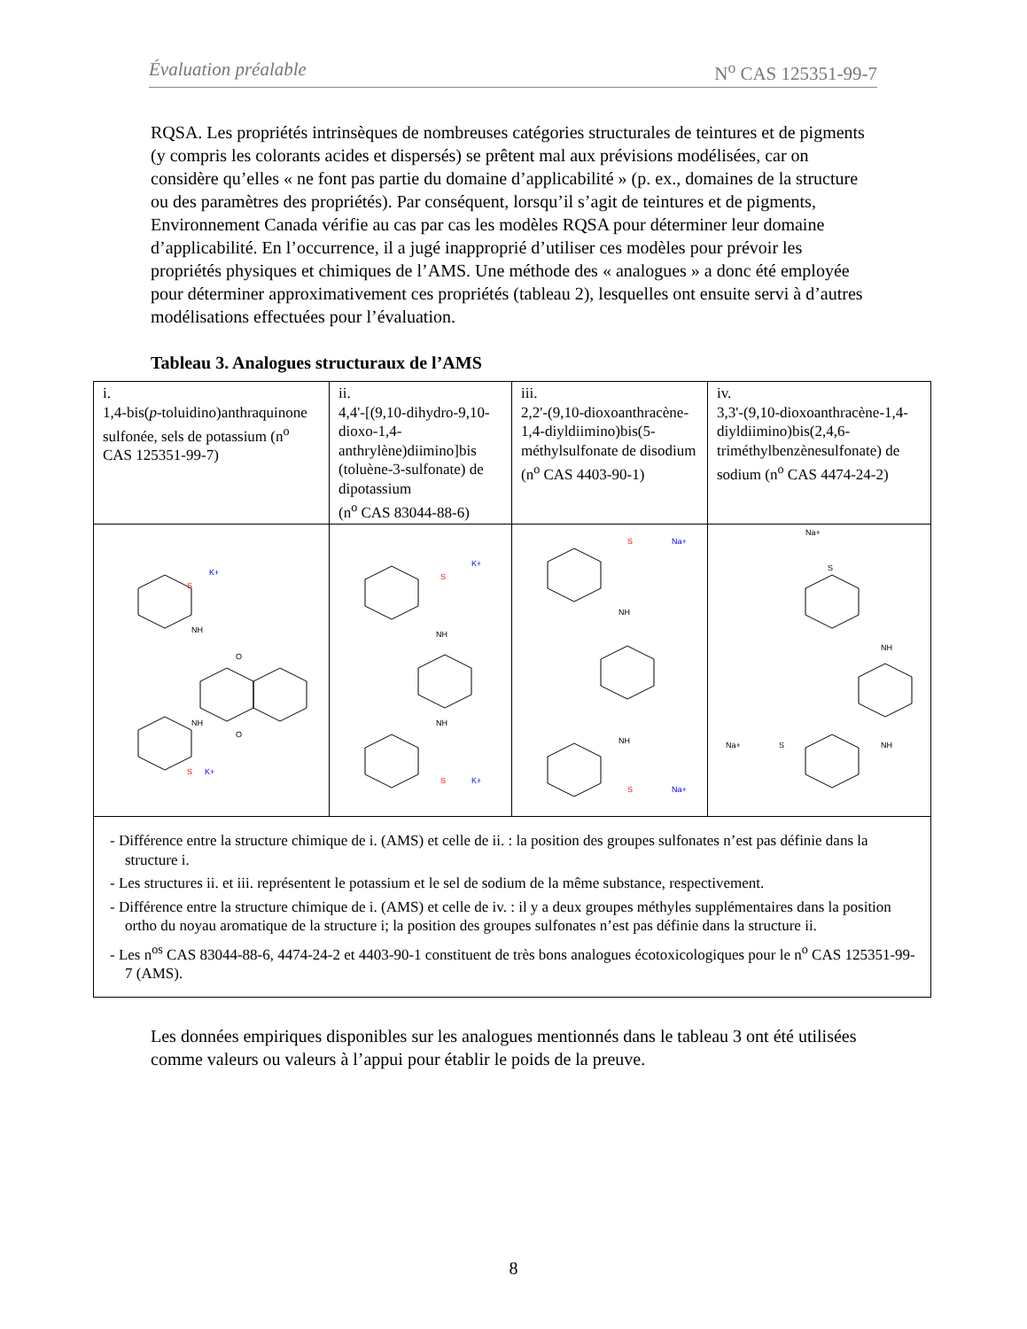Évaluation préalable N<sup>o</sup> CAS 125351-99-7
RQSA. Les propriétés intrinsèques de nombreuses catégories structurales de teintures et de pigments (y compris les colorants acides et dispersés) se prêtent mal aux prévisions modélisées, car on considère qu’elles « ne font pas partie du domaine d’applicabilité » (p. ex., domaines de la structure ou des paramètres des propriétés). Par conséquent, lorsqu’il s’agit de teintures et de pigments, Environnement Canada vérifie au cas par cas les modèles RQSA pour déterminer leur domaine d’applicabilité. En l’occurrence, il a jugé inapproprié d’utiliser ces modèles pour prévoir les propriétés physiques et chimiques de l’AMS. Une méthode des « analogues » a donc été employée pour déterminer approximativement ces propriétés (tableau 2), lesquelles ont ensuite servi à d’autres modélisations effectuées pour l’évaluation.
Tableau 3. Analogues structuraux de l’AMS
| i. 1,4-bis( p -toluidino)anthraquinone sulfonée, sels de potassium (n<sup>o</sup> CAS 125351-99-7) | ii. 4,4'-[(9,10-dihydro-9,10-dioxo-1,4-anthrylène)diimino]bis (toluène-3-sulfonate) de dipotassium (n<sup>o</sup> CAS 83044-88-6) | iii. 2,2'-(9,10-dioxoanthracène-1,4-diyldiimino)bis(5-méthylsulfonate de disodium (n<sup>o</sup> CAS 4403-90-1) | iv. 3,3'-(9,10-dioxoanthracène-1,4-diyldiimino)bis(2,4,6-triméthylbenzènesulfonate) de sodium (n<sup>o</sup> CAS 4474-24-2) |
| NH NH O O S K+ S K+ | NH NH S K+ S K+ | NH NH S Na+ S Na+ | Na+ S NH NH Na+ S |
| - Différence entre la structure chimique de i. (AMS) et celle de ii. : la position des groupes sulfonates n’est pas définie dans la structure i. - Les structures ii. et iii. représentent le potassium et le sel de sodium de la même substance, respectivement. - Différence entre la structure chimique de i. (AMS) et celle de iv. : il y a deux groupes méthyles supplémentaires dans la position ortho du noyau aromatique de la structure i; la position des groupes sulfonates n’est pas définie dans la structure ii. - Les n<sup>os</sup> CAS 83044-88-6, 4474-24-2 et 4403-90-1 constituent de très bons analogues écotoxicologiques pour le n<sup>o</sup> CAS 125351-99-7 (AMS). | | | |
Les données empiriques disponibles sur les analogues mentionnés dans le tableau 3 ont été utilisées comme valeurs ou valeurs à l’appui pour établir le poids de la preuve.
8